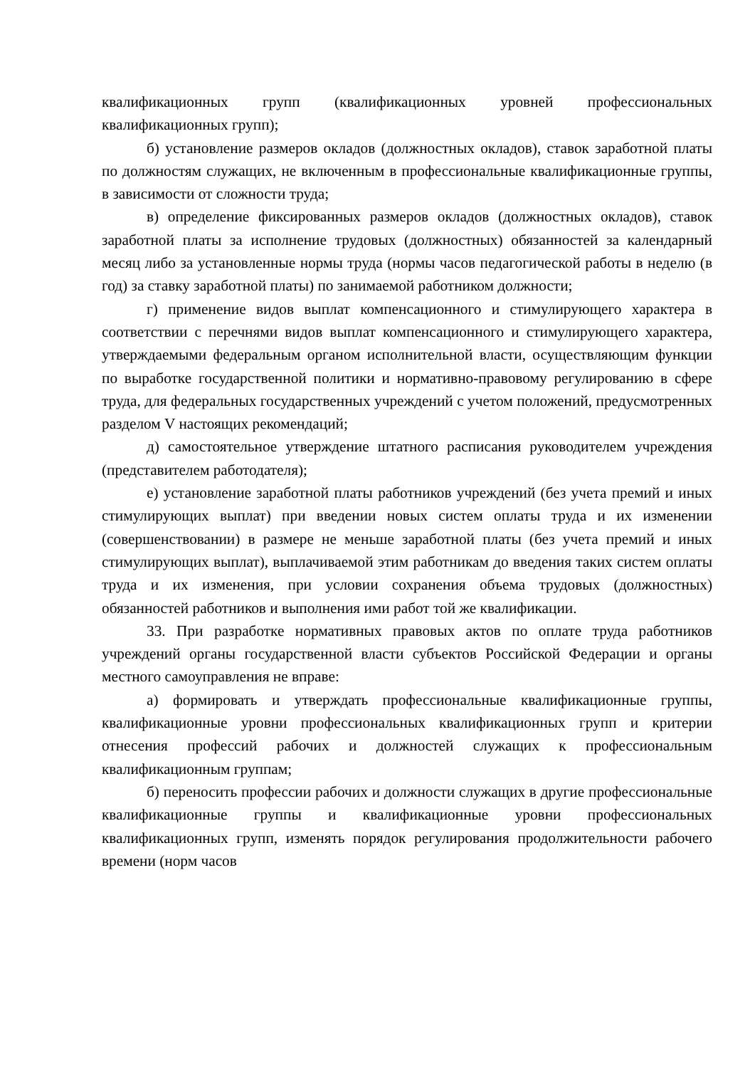квалификационных групп (квалификационных уровней профессиональных квалификационных групп);
б) установление размеров окладов (должностных окладов), ставок заработной платы по должностям служащих, не включенным в профессиональные квалификационные группы, в зависимости от сложности труда;
в) определение фиксированных размеров окладов (должностных окладов), ставок заработной платы за исполнение трудовых (должностных) обязанностей за календарный месяц либо за установленные нормы труда (нормы часов педагогической работы в неделю (в год) за ставку заработной платы) по занимаемой работником должности;
г) применение видов выплат компенсационного и стимулирующего характера в соответствии с перечнями видов выплат компенсационного и стимулирующего характера, утверждаемыми федеральным органом исполнительной власти, осуществляющим функции по выработке государственной политики и нормативно-правовому регулированию в сфере труда, для федеральных государственных учреждений с учетом положений, предусмотренных разделом V настоящих рекомендаций;
д) самостоятельное утверждение штатного расписания руководителем учреждения (представителем работодателя);
е) установление заработной платы работников учреждений (без учета премий и иных стимулирующих выплат) при введении новых систем оплаты труда и их изменении (совершенствовании) в размере не меньше заработной платы (без учета премий и иных стимулирующих выплат), выплачиваемой этим работникам до введения таких систем оплаты труда и их изменения, при условии сохранения объема трудовых (должностных) обязанностей работников и выполнения ими работ той же квалификации.
33. При разработке нормативных правовых актов по оплате труда работников учреждений органы государственной власти субъектов Российской Федерации и органы местного самоуправления не вправе:
а) формировать и утверждать профессиональные квалификационные группы, квалификационные уровни профессиональных квалификационных групп и критерии отнесения профессий рабочих и должностей служащих к профессиональным квалификационным группам;
б) переносить профессии рабочих и должности служащих в другие профессиональные квалификационные группы и квалификационные уровни профессиональных квалификационных групп, изменять порядок регулирования продолжительности рабочего времени (норм часов